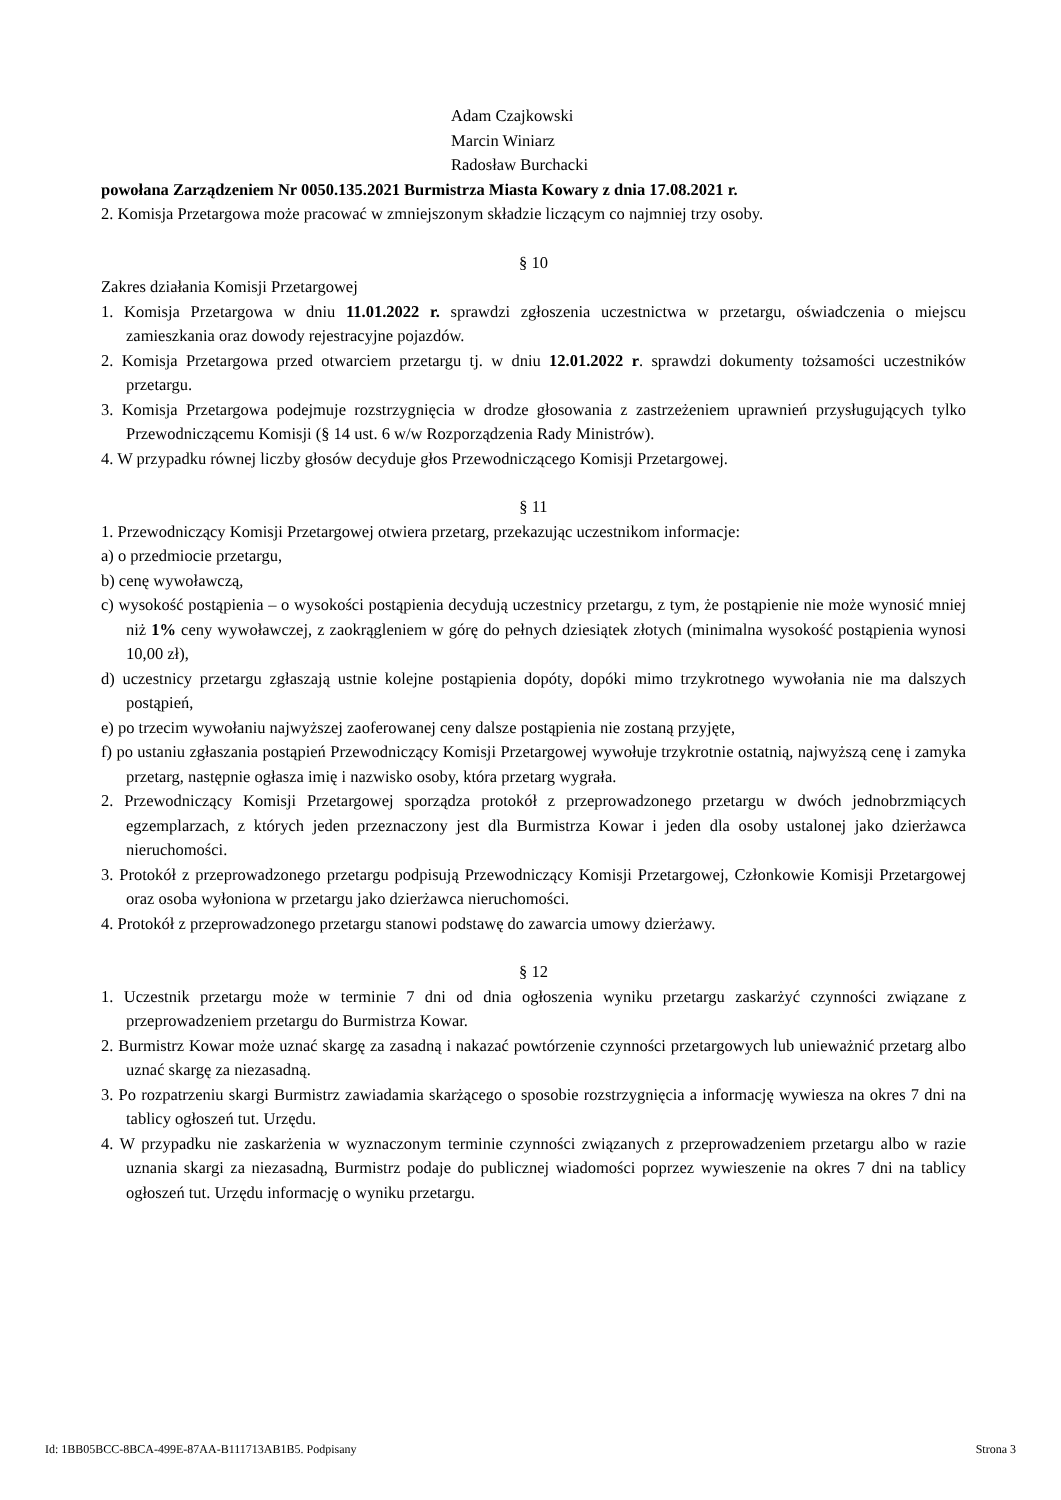Adam Czajkowski
Marcin Winiarz
Radosław Burchacki
powołana Zarządzeniem Nr 0050.135.2021 Burmistrza Miasta Kowary z dnia 17.08.2021 r.
2. Komisja Przetargowa może pracować w zmniejszonym składzie liczącym co najmniej trzy osoby.
§ 10
Zakres działania Komisji Przetargowej
1. Komisja Przetargowa w dniu 11.01.2022 r. sprawdzi zgłoszenia uczestnictwa w przetargu, oświadczenia o miejscu zamieszkania oraz dowody rejestracyjne pojazdów.
2. Komisja Przetargowa przed otwarciem przetargu tj. w dniu 12.01.2022 r. sprawdzi dokumenty tożsamości uczestników przetargu.
3. Komisja Przetargowa podejmuje rozstrzygnięcia w drodze głosowania z zastrzeżeniem uprawnień przysługujących tylko Przewodniczącemu Komisji (§ 14 ust. 6 w/w Rozporządzenia Rady Ministrów).
4. W przypadku równej liczby głosów decyduje głos Przewodniczącego Komisji Przetargowej.
§ 11
1. Przewodniczący Komisji Przetargowej otwiera przetarg, przekazując uczestnikom informacje:
a) o przedmiocie przetargu,
b) cenę wywoławczą,
c) wysokość postąpienia – o wysokości postąpienia decydują uczestnicy przetargu, z tym, że postąpienie nie może wynosić mniej niż 1% ceny wywoławczej, z zaokrągleniem w górę do pełnych dziesiątek złotych (minimalna wysokość postąpienia wynosi 10,00 zł),
d) uczestnicy przetargu zgłaszają ustnie kolejne postąpienia dopóty, dopóki mimo trzykrotnego wywołania nie ma dalszych postąpień,
e) po trzecim wywołaniu najwyższej zaoferowanej ceny dalsze postąpienia nie zostaną przyjęte,
f) po ustaniu zgłaszania postąpień Przewodniczący Komisji Przetargowej wywołuje trzykrotnie ostatnią, najwyższą cenę i zamyka przetarg, następnie ogłasza imię i nazwisko osoby, która przetarg wygrała.
2. Przewodniczący Komisji Przetargowej sporządza protokół z przeprowadzonego przetargu w dwóch jednobrzmiących egzemplarzach, z których jeden przeznaczony jest dla Burmistrza Kowar i jeden dla osoby ustalonej jako dzierżawca nieruchomości.
3. Protokół z przeprowadzonego przetargu podpisują Przewodniczący Komisji Przetargowej, Członkowie Komisji Przetargowej oraz osoba wyłoniona w przetargu jako dzierżawca nieruchomości.
4. Protokół z przeprowadzonego przetargu stanowi podstawę do zawarcia umowy dzierżawy.
§ 12
1. Uczestnik przetargu może w terminie 7 dni od dnia ogłoszenia wyniku przetargu zaskarżyć czynności związane z przeprowadzeniem przetargu do Burmistrza Kowar.
2. Burmistrz Kowar może uznać skargę za zasadną i nakazać powtórzenie czynności przetargowych lub unieważnić przetarg albo uznać skargę za niezasadną.
3. Po rozpatrzeniu skargi Burmistrz zawiadamia skarżącego o sposobie rozstrzygnięcia a informację wywiesza na okres 7 dni na tablicy ogłoszeń tut. Urzędu.
4. W przypadku nie zaskarżenia w wyznaczonym terminie czynności związanych z przeprowadzeniem przetargu albo w razie uznania skargi za niezasadną, Burmistrz podaje do publicznej wiadomości poprzez wywieszenie na okres 7 dni na tablicy ogłoszeń tut. Urzędu informację o wyniku przetargu.
Id: 1BB05BCC-8BCA-499E-87AA-B111713AB1B5. Podpisany Strona 3